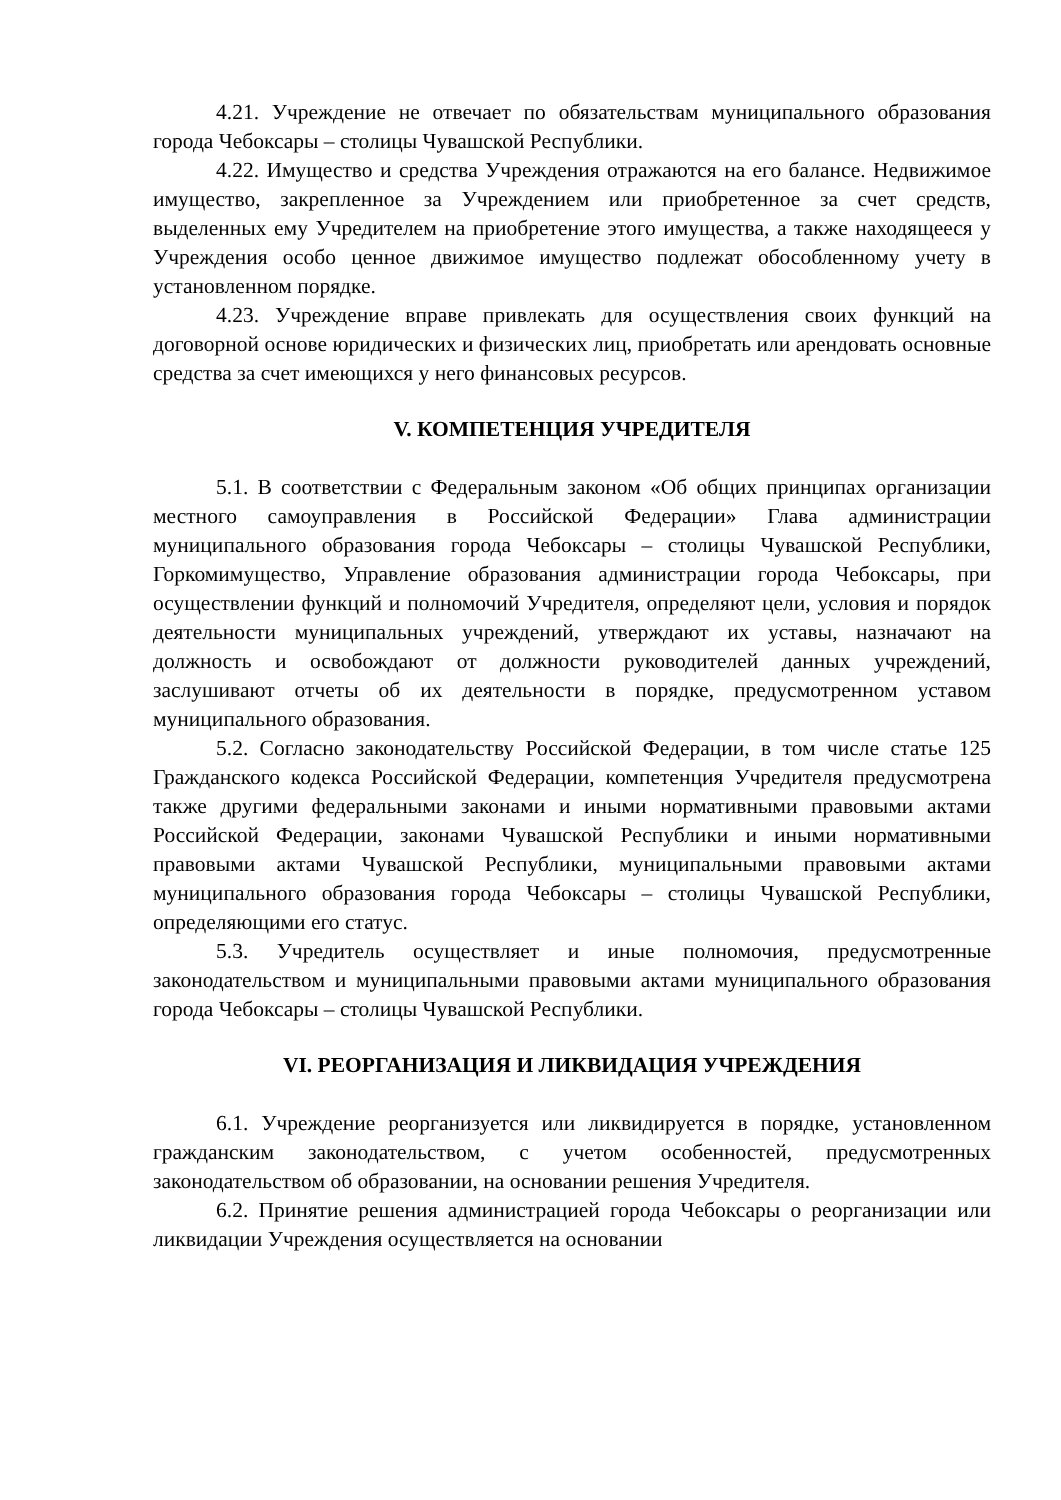4.21. Учреждение не отвечает по обязательствам муниципального образования города Чебоксары – столицы Чувашской Республики.
4.22. Имущество и средства Учреждения отражаются на его балансе. Недвижимое имущество, закрепленное за Учреждением или приобретенное за счет средств, выделенных ему Учредителем на приобретение этого имущества, а также находящееся у Учреждения особо ценное движимое имущество подлежат обособленному учету в установленном порядке.
4.23. Учреждение вправе привлекать для осуществления своих функций на договорной основе юридических и физических лиц, приобретать или арендовать основные средства за счет имеющихся у него финансовых ресурсов.
V. КОМПЕТЕНЦИЯ УЧРЕДИТЕЛЯ
5.1. В соответствии с Федеральным законом «Об общих принципах организации местного самоуправления в Российской Федерации» Глава администрации муниципального образования города Чебоксары – столицы Чувашской Республики, Горкомимущество, Управление образования администрации города Чебоксары, при осуществлении функций и полномочий Учредителя, определяют цели, условия и порядок деятельности муниципальных учреждений, утверждают их уставы, назначают на должность и освобождают от должности руководителей данных учреждений, заслушивают отчеты об их деятельности в порядке, предусмотренном уставом муниципального образования.
5.2. Согласно законодательству Российской Федерации, в том числе статье 125 Гражданского кодекса Российской Федерации, компетенция Учредителя предусмотрена также другими федеральными законами и иными нормативными правовыми актами Российской Федерации, законами Чувашской Республики и иными нормативными правовыми актами Чувашской Республики, муниципальными правовыми актами муниципального образования города Чебоксары – столицы Чувашской Республики, определяющими его статус.
5.3. Учредитель осуществляет и иные полномочия, предусмотренные законодательством и муниципальными правовыми актами муниципального образования города Чебоксары – столицы Чувашской Республики.
VI. РЕОРГАНИЗАЦИЯ И ЛИКВИДАЦИЯ УЧРЕЖДЕНИЯ
6.1. Учреждение реорганизуется или ликвидируется в порядке, установленном гражданским законодательством, с учетом особенностей, предусмотренных законодательством об образовании, на основании решения Учредителя.
6.2. Принятие решения администрацией города Чебоксары о реорганизации или ликвидации Учреждения осуществляется на основании